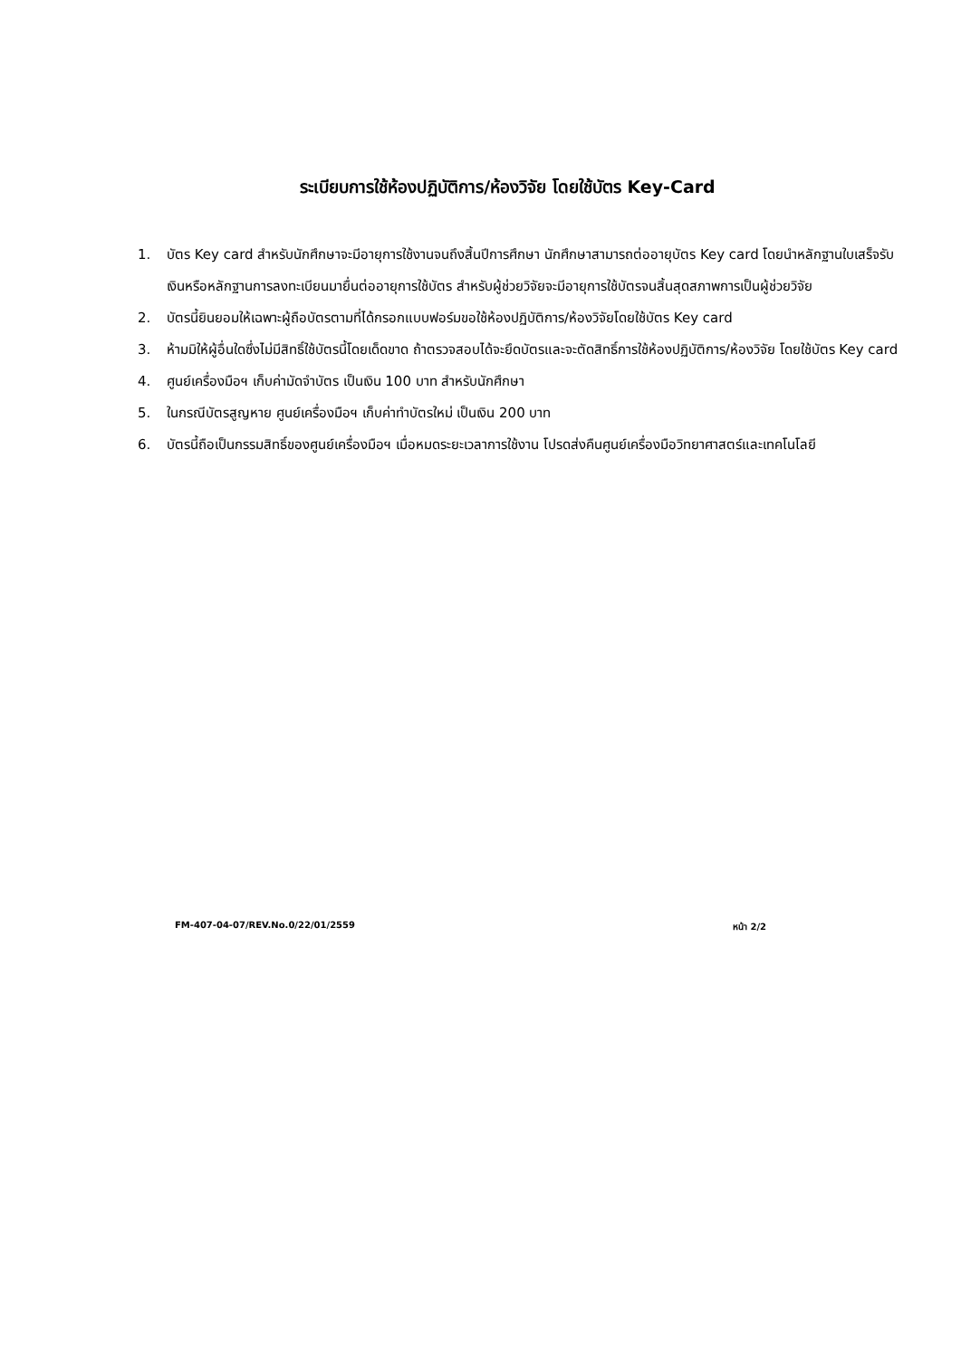ระเบียบการใช้ห้องปฏิบัติการ/ห้องวิจัย โดยใช้บัตร Key-Card
1. บัตร Key card สำหรับนักศึกษาจะมีอายุการใช้งานจนถึงสิ้นปีการศึกษา นักศึกษาสามารถต่ออายุบัตร Key card โดยนำหลักฐานใบเสร็จรับเงินหรือหลักฐานการลงทะเบียนมายื่นต่ออายุการใช้บัตร สำหรับผู้ช่วยวิจัยจะมีอายุการใช้บัตรจนสิ้นสุดสภาพการเป็นผู้ช่วยวิจัย
2. บัตรนี้ยินยอมให้เฉพาะผู้ถือบัตรตามที่ได้กรอกแบบฟอร์มขอใช้ห้องปฏิบัติการ/ห้องวิจัยโดยใช้บัตร Key card
3. ห้ามมิให้ผู้อื่นใดซึ่งไม่มีสิทธิ์ใช้บัตรนี้โดยเด็ดขาด ถ้าตรวจสอบได้จะยึดบัตรและจะตัดสิทธิ์การใช้ห้องปฏิบัติการ/ห้องวิจัย โดยใช้บัตร Key card
4. ศูนย์เครื่องมือฯ เก็บค่ามัดจำบัตร เป็นเงิน 100 บาท สำหรับนักศึกษา
5. ในกรณีบัตรสูญหาย ศูนย์เครื่องมือฯ เก็บค่าทำบัตรใหม่ เป็นเงิน 200 บาท
6. บัตรนี้ถือเป็นกรรมสิทธิ์ของศูนย์เครื่องมือฯ เมื่อหมดระยะเวลาการใช้งาน โปรดส่งคืนศูนย์เครื่องมือวิทยาศาสตร์และเทคโนโลยี
FM-407-04-07/REV.No.0/22/01/2559 หน้า 2/2